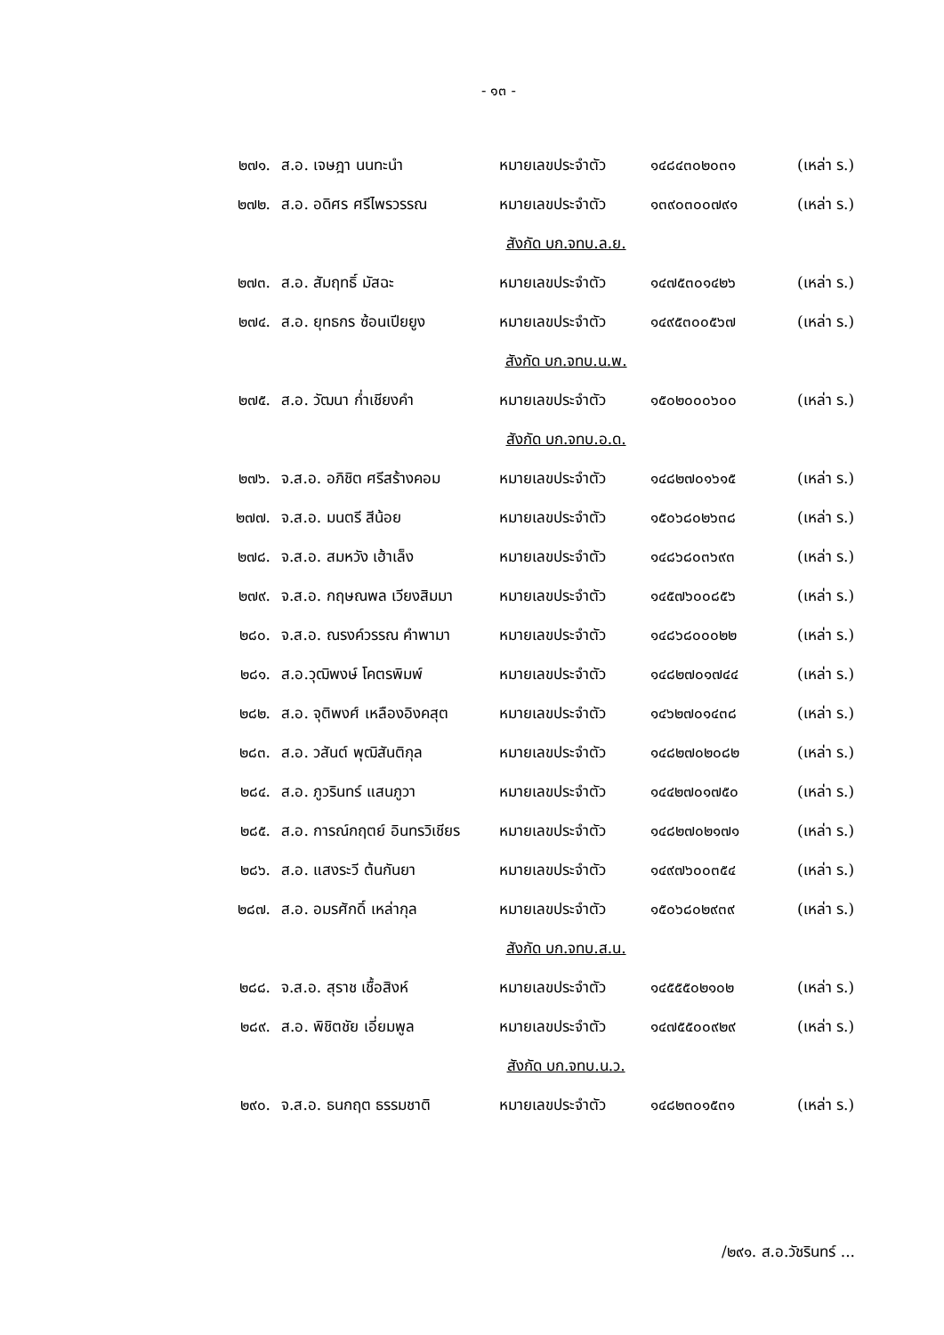- ๑๓ -
| ๒๗๑. | ส.อ. เจษฎา นนทะนำ | หมายเลขประจำตัว | ๑๔๘๔๓๐๒๐๓๑ | (เหล่า ร.) |
| ๒๗๒. | ส.อ. อดิศร ศรีไพรวรรณ | หมายเลขประจำตัว | ๑๓๙๐๓๐๐๗๙๑ | (เหล่า ร.) |
| สังกัด บก.จทบ.ล.ย. | | | | |
| ๒๗๓. | ส.อ. สัมฤทธิ์ มัสฉะ | หมายเลขประจำตัว | ๑๔๗๕๓๐๑๔๒๖ | (เหล่า ร.) |
| ๒๗๔. | ส.อ. ยุทธกร ซ้อนเปียยูง | หมายเลขประจำตัว | ๑๔๙๕๓๐๐๕๖๗ | (เหล่า ร.) |
| สังกัด บก.จทบ.น.พ. | | | | |
| ๒๗๕. | ส.อ. วัฒนา ก่ำเชียงคำ | หมายเลขประจำตัว | ๑๕๐๒๐๐๐๖๐๐ | (เหล่า ร.) |
| สังกัด บก.จทบ.อ.ด. | | | | |
| ๒๗๖. | จ.ส.อ. อภิชิต ศรีสร้างคอม | หมายเลขประจำตัว | ๑๔๘๒๗๐๑๖๑๕ | (เหล่า ร.) |
| ๒๗๗. | จ.ส.อ. มนตรี สีน้อย | หมายเลขประจำตัว | ๑๕๐๖๘๐๒๖๓๘ | (เหล่า ร.) |
| ๒๗๘. | จ.ส.อ. สมหวัง เฮ้าเล็ง | หมายเลขประจำตัว | ๑๔๘๖๘๐๓๖๙๓ | (เหล่า ร.) |
| ๒๗๙. | จ.ส.อ. กฤษณพล เวียงสิมมา | หมายเลขประจำตัว | ๑๔๕๗๖๐๐๘๕๖ | (เหล่า ร.) |
| ๒๘๐. | จ.ส.อ. ณรงค์วรรณ คำพามา | หมายเลขประจำตัว | ๑๔๘๖๘๐๐๐๒๒ | (เหล่า ร.) |
| ๒๘๑. | ส.อ.วุฒิพงษ์ โคตรพิมพ์ | หมายเลขประจำตัว | ๑๔๘๒๗๐๑๗๔๔ | (เหล่า ร.) |
| ๒๘๒. | ส.อ. จุติพงศ์ เหลืองอิงคสุต | หมายเลขประจำตัว | ๑๔๖๒๗๐๑๔๓๘ | (เหล่า ร.) |
| ๒๘๓. | ส.อ. วสันต์ พุฒิสันติกุล | หมายเลขประจำตัว | ๑๔๘๒๗๐๒๐๘๒ | (เหล่า ร.) |
| ๒๘๔. | ส.อ. ภูวรินทร์ แสนภูวา | หมายเลขประจำตัว | ๑๔๔๒๗๐๑๗๕๐ | (เหล่า ร.) |
| ๒๘๕. | ส.อ. การณ์กฤตย์ อินทรวิเชียร | หมายเลขประจำตัว | ๑๔๘๒๗๐๒๑๗๑ | (เหล่า ร.) |
| ๒๘๖. | ส.อ. แสงระวี ต้นกันยา | หมายเลขประจำตัว | ๑๔๙๗๖๐๐๓๕๔ | (เหล่า ร.) |
| ๒๘๗. | ส.อ. อมรศักดิ์ เหล่ากุล | หมายเลขประจำตัว | ๑๕๐๖๘๐๒๙๓๙ | (เหล่า ร.) |
| สังกัด บก.จทบ.ส.น. | | | | |
| ๒๘๘. | จ.ส.อ. สุราช เชื้อสิงห์ | หมายเลขประจำตัว | ๑๔๕๕๕๐๒๑๐๒ | (เหล่า ร.) |
| ๒๘๙. | ส.อ. พิชิตชัย เอี่ยมพูล | หมายเลขประจำตัว | ๑๔๗๕๕๐๐๙๒๙ | (เหล่า ร.) |
| สังกัด บก.จทบ.น.ว. | | | | |
| ๒๙๐. | จ.ส.อ. ธนกฤต ธรรมชาติ | หมายเลขประจำตัว | ๑๔๘๒๓๐๑๕๓๑ | (เหล่า ร.) |
/๒๙๑. ส.อ.วัชรินทร์ ...